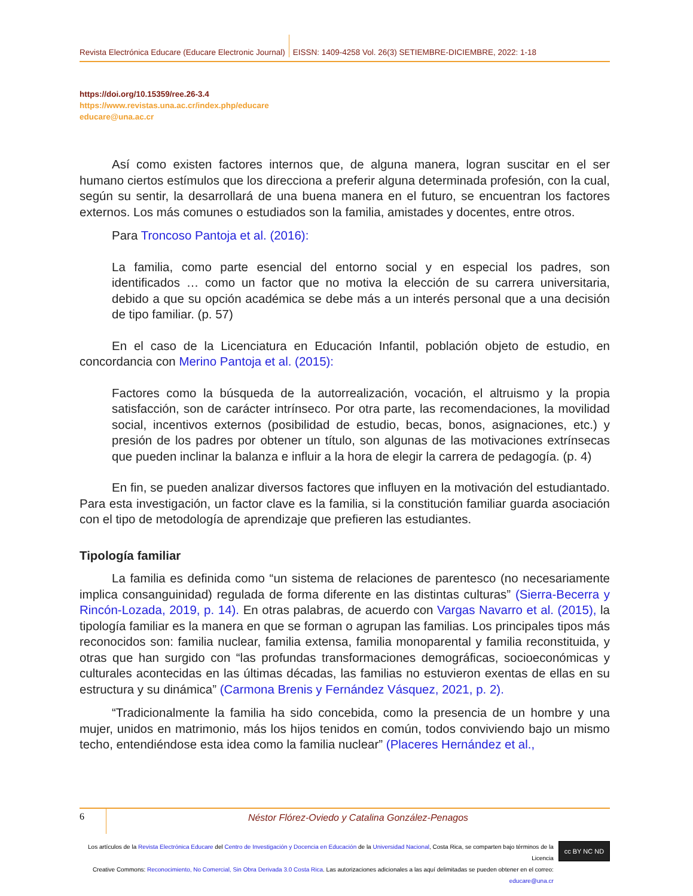Revista Electrónica Educare (Educare Electronic Journal) EISSN: 1409-4258 Vol. 26(3) SETIEMBRE-DICIEMBRE, 2022: 1-18
https://doi.org/10.15359/ree.26-3.4
https://www.revistas.una.ac.cr/index.php/educare
educare@una.ac.cr
Así como existen factores internos que, de alguna manera, logran suscitar en el ser humano ciertos estímulos que los direcciona a preferir alguna determinada profesión, con la cual, según su sentir, la desarrollará de una buena manera en el futuro, se encuentran los factores externos. Los más comunes o estudiados son la familia, amistades y docentes, entre otros.
Para Troncoso Pantoja et al. (2016):
La familia, como parte esencial del entorno social y en especial los padres, son identificados … como un factor que no motiva la elección de su carrera universitaria, debido a que su opción académica se debe más a un interés personal que a una decisión de tipo familiar. (p. 57)
En el caso de la Licenciatura en Educación Infantil, población objeto de estudio, en concordancia con Merino Pantoja et al. (2015):
Factores como la búsqueda de la autorrealización, vocación, el altruismo y la propia satisfacción, son de carácter intrínseco. Por otra parte, las recomendaciones, la movilidad social, incentivos externos (posibilidad de estudio, becas, bonos, asignaciones, etc.) y presión de los padres por obtener un título, son algunas de las motivaciones extrínsecas que pueden inclinar la balanza e influir a la hora de elegir la carrera de pedagogía. (p. 4)
En fin, se pueden analizar diversos factores que influyen en la motivación del estudiantado. Para esta investigación, un factor clave es la familia, si la constitución familiar guarda asociación con el tipo de metodología de aprendizaje que prefieren las estudiantes.
Tipología familiar
La familia es definida como “un sistema de relaciones de parentesco (no necesariamente implica consanguinidad) regulada de forma diferente en las distintas culturas” (Sierra-Becerra y Rincón-Lozada, 2019, p. 14). En otras palabras, de acuerdo con Vargas Navarro et al. (2015), la tipología familiar es la manera en que se forman o agrupan las familias. Los principales tipos más reconocidos son: familia nuclear, familia extensa, familia monoparental y familia reconstituida, y otras que han surgido con “las profundas transformaciones demográficas, socioeconómicas y culturales acontecidas en las últimas décadas, las familias no estuvieron exentas de ellas en su estructura y su dinámica” (Carmona Brenis y Fernández Vásquez, 2021, p. 2).
“Tradicionalmente la familia ha sido concebida, como la presencia de un hombre y una mujer, unidos en matrimonio, más los hijos tenidos en común, todos conviviendo bajo un mismo techo, entendiéndose esta idea como la familia nuclear” (Placeres Hernández et al.,
6 Néstor Flórez-Oviedo y Catalina González-Penagos
Los artículos de la Revista Electrónica Educare del Centro de Investigación y Docencia en Educación de la Universidad Nacional, Costa Rica, se comparten bajo términos de la Licencia
Creative Commons: Reconocimiento, No Comercial, Sin Obra Derivada 3.0 Costa Rica. Las autorizaciones adicionales a las aquí delimitadas se pueden obtener en el correo: educare@una.cr
cc BY NC ND